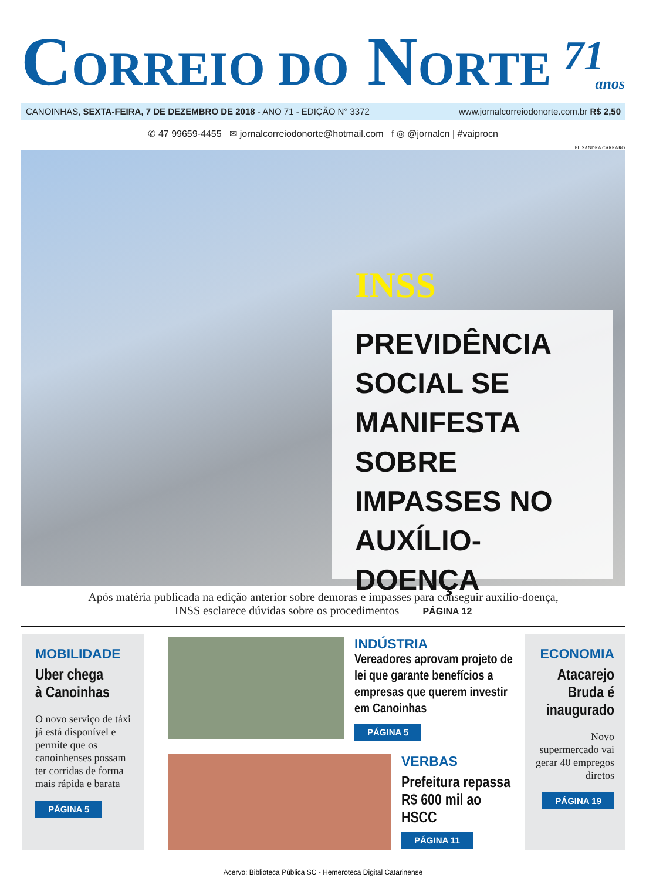CORREIO DO NORTE
71
anos
CANOINHAS, SEXTA-FEIRA, 7 DE DEZEMBRO DE 2018 - ANO 71 - EDIÇÃO N° 3372 www.jornalcorreiodonorte.com.br R$ 2,50
✆ 47 99659-4455 ✉ jornalcorreiodonorte@hotmail.com f ◎ @jornalcn | #vaiprocn
ELISANDRA CARRARO
INSS
PREVIDÊNCIA SOCIAL SE MANIFESTA SOBRE IMPASSES NO AUXÍLIO-DOENÇA
Após matéria publicada na edição anterior sobre demoras e impasses para conseguir auxílio-doença,
INSS esclarece dúvidas sobre os procedimentos PÁGINA 12
MOBILIDADE
Uber chega
à Canoinhas
O novo serviço de táxi já está disponível e permite que os canoinhenses possam ter corridas de forma mais rápida e barata
PÁGINA 5
INDÚSTRIA
Vereadores aprovam projeto de lei que garante benefícios a empresas que querem investir em Canoinhas
PÁGINA 5
VERBAS
Prefeitura repassa R$ 600 mil ao HSCC
PÁGINA 11
ECONOMIA
Atacarejo Bruda é inaugurado
Novo supermercado vai gerar 40 empregos diretos
PÁGINA 19
Acervo: Biblioteca Pública SC - Hemeroteca Digital Catarinense